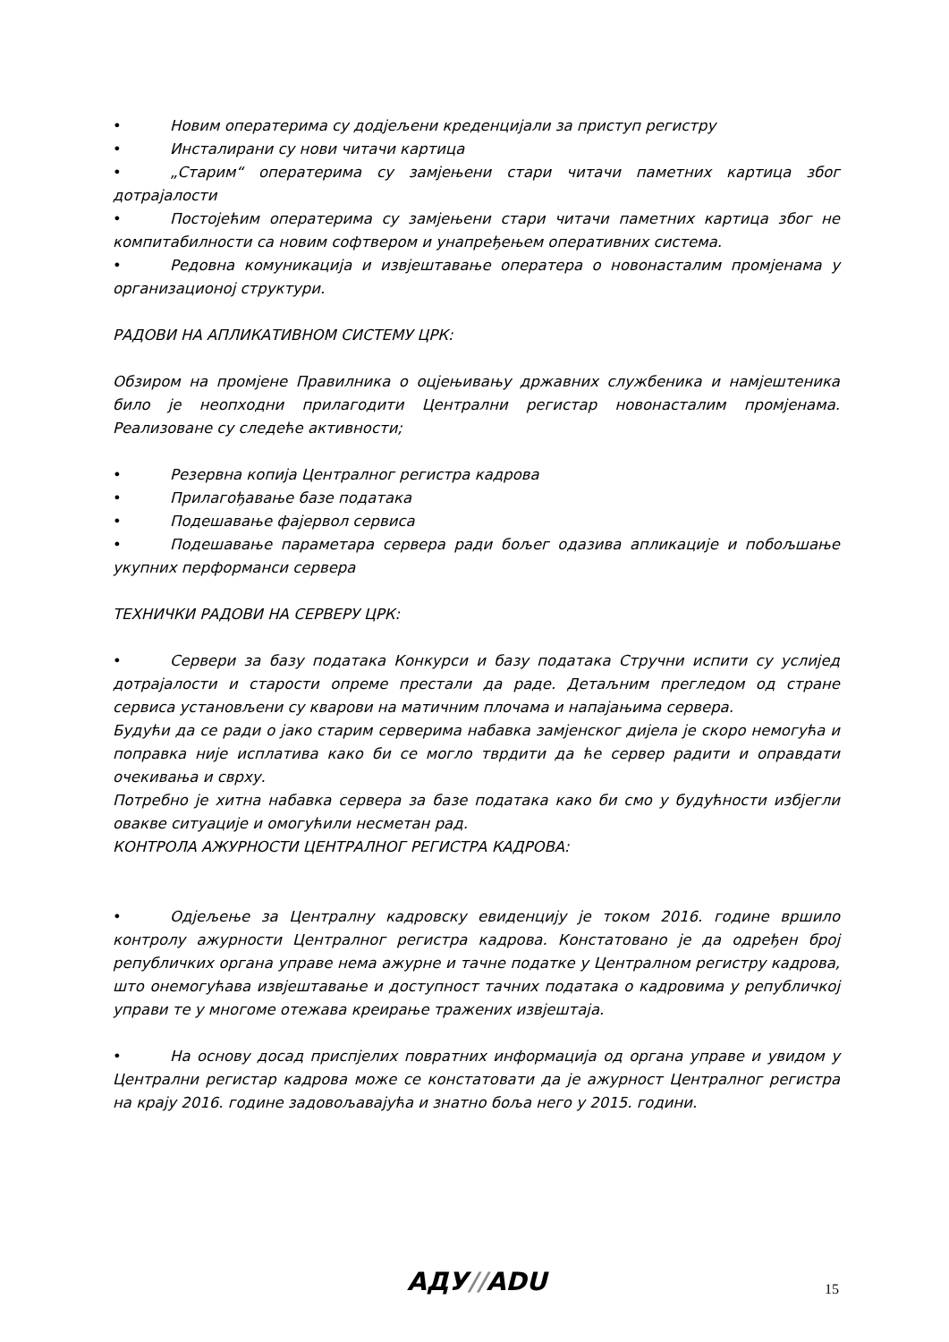• Новим оператерима су додјељени креденцијали за приступ регистру
• Инсталирани су нови читачи картица
• „Старим“ оператерима су замјењени стари читачи паметних картица због дотрајалости
• Постојећим оператерима су замјењени стари читачи паметних картица због не компитабилности са новим софтвером и унапређењем оперативних система.
• Редовна комуникација и извјештавање оператера о новонасталим промјенама у организационој структури.
РАДОВИ НА АПЛИКАТИВНОМ СИСТЕМУ ЦРК:
Обзиром на промјене Правилника о оцјењивању државних службеника и намјештеника било је неопходни прилагодити Централни регистар новонасталим промјенама. Реализоване су следеће активности;
• Резервна копија Централног регистра кадрова
• Прилагођавање базе података
• Подешавање фајервол сервиса
• Подешавање параметара сервера ради бољег одазива апликације и побољшање укупних перформанси сервера
ТЕХНИЧКИ РАДОВИ НА СЕРВЕРУ ЦРК:
• Сервери за базу података Конкурси и базу података Стручни испити су услијед дотрајалости и старости опреме престали да раде. Детаљним прегледом од стране сервиса установљени су кварови на матичним плочама и напајањима сервера.
Будући да се ради о јако старим серверима набавка замјенског дијела је скоро немогућа и поправка није исплатива како би се могло тврдити да ће сервер радити и оправдати очекивања и сврху.
Потребно је хитна набавка сервера за базе података како би смо у будућности избјегли овакве ситуације и омогућили несметан рад.
КОНТРОЛА АЖУРНОСТИ ЦЕНТРАЛНОГ РЕГИСТРА КАДРОВА:
• Одјељење за Централну кадровску евиденцију је током 2016. године вршило контролу ажурности Централног регистра кадрова. Констатовано је да одређен број републичких органа управе нема ажурне и тачне податке у Централном регистру кадрова, што онемогућава извјештавање и доступност тачних података о кадровима у републичкој управи те у многоме отежава креирање тражених извјештаја.
• На основу досад приспјелих повратних информација од органа управе и увидом у Централни регистар кадрова може се констатовати да је ажурност Централног регистра на крају 2016. године задовољавајућа и знатно боља него у 2015. години.
АДУ//ADU 15